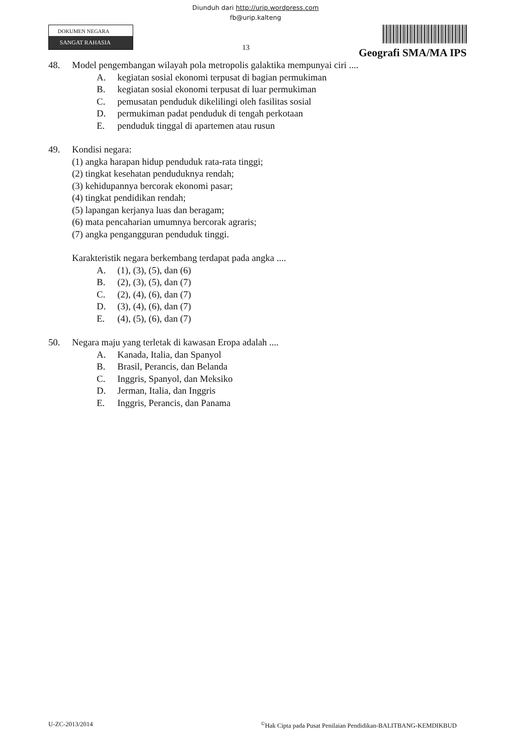Diunduh dari http://urip.wordpress.com
fb@urip.kalteng
DOKUMEN NEGARA
SANGAT RAHASIA
13
Geografi SMA/MA IPS
48. Model pengembangan wilayah pola metropolis galaktika mempunyai ciri ....
A. kegiatan sosial ekonomi terpusat di bagian permukiman
B. kegiatan sosial ekonomi terpusat di luar permukiman
C. pemusatan penduduk dikelilingi oleh fasilitas sosial
D. permukiman padat penduduk di tengah perkotaan
E. penduduk tinggal di apartemen atau rusun
49. Kondisi negara:
(1) angka harapan hidup penduduk rata-rata tinggi;
(2) tingkat kesehatan penduduknya rendah;
(3) kehidupannya bercorak ekonomi pasar;
(4) tingkat pendidikan rendah;
(5) lapangan kerjanya luas dan beragam;
(6) mata pencaharian umumnya bercorak agraris;
(7) angka pengangguran penduduk tinggi.
Karakteristik negara berkembang terdapat pada angka ....
A. (1), (3), (5), dan (6)
B. (2), (3), (5), dan (7)
C. (2), (4), (6), dan (7)
D. (3), (4), (6), dan (7)
E. (4), (5), (6), dan (7)
50. Negara maju yang terletak di kawasan Eropa adalah ....
A. Kanada, Italia, dan Spanyol
B. Brasil, Perancis, dan Belanda
C. Inggris, Spanyol, dan Meksiko
D. Jerman, Italia, dan Inggris
E. Inggris, Perancis, dan Panama
U-ZC-2013/2014<sup>©</sup>Hak Cipta pada Pusat Penilaian Pendidikan-BALITBANG-KEMDIKBUD